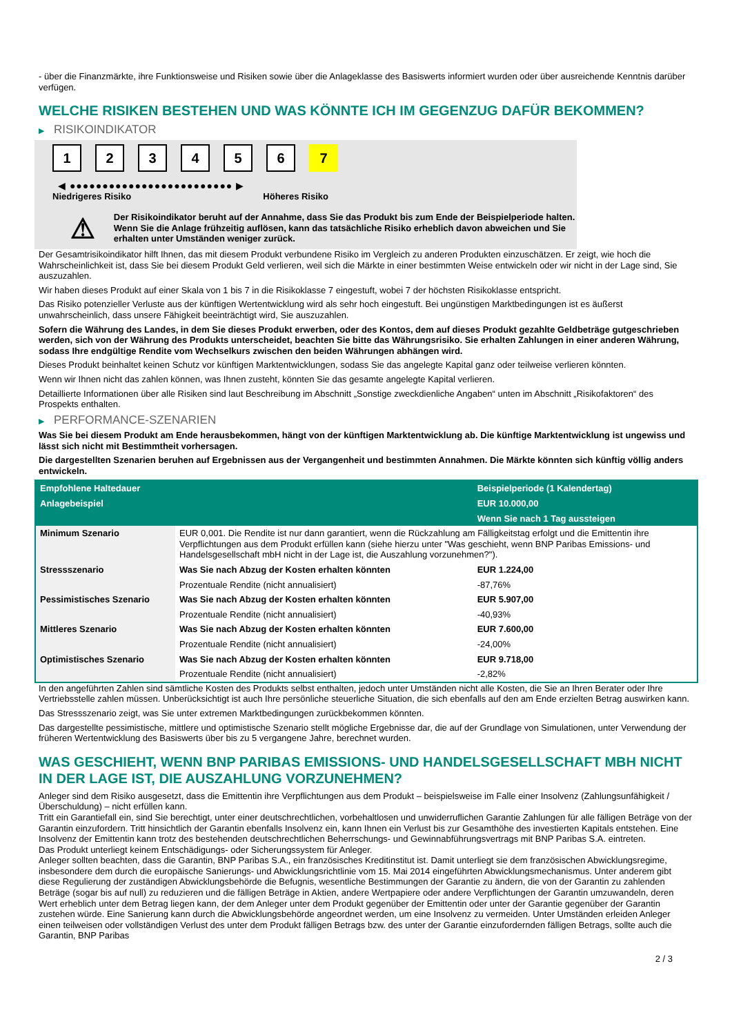- über die Finanzmärkte, ihre Funktionsweise und Risiken sowie über die Anlageklasse des Basiswerts informiert wurden oder über ausreichende Kenntnis darüber verfügen.
WELCHE RISIKEN BESTEHEN UND WAS KÖNNTE ICH IM GEGENZUG DAFÜR BEKOMMEN?
▶ RISIKOINDIKATOR
1 2 3 4 5 6 7
◀ ●●●●●●●●●●●●●●●●●●●●●●●●● ▶
Niedrigeres Risiko Höheres Risiko
⚠
Der Risikoindikator beruht auf der Annahme, dass Sie das Produkt bis zum Ende der Beispielperiode halten.
Wenn Sie die Anlage frühzeitig auflösen, kann das tatsächliche Risiko erheblich davon abweichen und Sie erhalten unter Umständen weniger zurück.
Der Gesamtrisikoindikator hilft Ihnen, das mit diesem Produkt verbundene Risiko im Vergleich zu anderen Produkten einzuschätzen. Er zeigt, wie hoch die Wahrscheinlichkeit ist, dass Sie bei diesem Produkt Geld verlieren, weil sich die Märkte in einer bestimmten Weise entwickeln oder wir nicht in der Lage sind, Sie auszuzahlen.
Wir haben dieses Produkt auf einer Skala von 1 bis 7 in die Risikoklasse 7 eingestuft, wobei 7 der höchsten Risikoklasse entspricht.
Das Risiko potenzieller Verluste aus der künftigen Wertentwicklung wird als sehr hoch eingestuft. Bei ungünstigen Marktbedingungen ist es äußerst unwahrscheinlich, dass unsere Fähigkeit beeinträchtigt wird, Sie auszuzahlen.
Sofern die Währung des Landes, in dem Sie dieses Produkt erwerben, oder des Kontos, dem auf dieses Produkt gezahlte Geldbeträge gutgeschrieben werden, sich von der Währung des Produkts unterscheidet, beachten Sie bitte das Währungsrisiko. Sie erhalten Zahlungen in einer anderen Währung, sodass Ihre endgültige Rendite vom Wechselkurs zwischen den beiden Währungen abhängen wird.
Dieses Produkt beinhaltet keinen Schutz vor künftigen Marktentwicklungen, sodass Sie das angelegte Kapital ganz oder teilweise verlieren könnten.
Wenn wir Ihnen nicht das zahlen können, was Ihnen zusteht, könnten Sie das gesamte angelegte Kapital verlieren.
Detaillierte Informationen über alle Risiken sind laut Beschreibung im Abschnitt „Sonstige zweckdienliche Angaben“ unten im Abschnitt „Risikofaktoren“ des Prospekts enthalten.
▶ PERFORMANCE-SZENARIEN
Was Sie bei diesem Produkt am Ende herausbekommen, hängt von der künftigen Marktentwicklung ab. Die künftige Marktentwicklung ist ungewiss und lässt sich nicht mit Bestimmtheit vorhersagen.
Die dargestellten Szenarien beruhen auf Ergebnissen aus der Vergangenheit und bestimmten Annahmen. Die Märkte könnten sich künftig völlig anders entwickeln.
| Empfohlene Haltedauer | | Beispielperiode (1 Kalendertag) |
| --- | --- | --- |
| Anlagebeispiel | | EUR 10.000,00 |
| | | Wenn Sie nach 1 Tag aussteigen |
| Minimum Szenario | EUR 0,001. Die Rendite ist nur dann garantiert, wenn die Rückzahlung am Fälligkeitstag erfolgt und die Emittentin ihre Verpflichtungen aus dem Produkt erfüllen kann (siehe hierzu unter "Was geschieht, wenn BNP Paribas Emissions- und Handelsgesellschaft mbH nicht in der Lage ist, die Auszahlung vorzunehmen?"). | |
| Stressszenario | Was Sie nach Abzug der Kosten erhalten könnten | EUR 1.224,00 |
| | Prozentuale Rendite (nicht annualisiert) | -87,76% |
| Pessimistisches Szenario | Was Sie nach Abzug der Kosten erhalten könnten | EUR 5.907,00 |
| | Prozentuale Rendite (nicht annualisiert) | -40,93% |
| Mittleres Szenario | Was Sie nach Abzug der Kosten erhalten könnten | EUR 7.600,00 |
| | Prozentuale Rendite (nicht annualisiert) | -24,00% |
| Optimistisches Szenario | Was Sie nach Abzug der Kosten erhalten könnten | EUR 9.718,00 |
| | Prozentuale Rendite (nicht annualisiert) | -2,82% |
In den angeführten Zahlen sind sämtliche Kosten des Produkts selbst enthalten, jedoch unter Umständen nicht alle Kosten, die Sie an Ihren Berater oder Ihre Vertriebsstelle zahlen müssen. Unberücksichtigt ist auch Ihre persönliche steuerliche Situation, die sich ebenfalls auf den am Ende erzielten Betrag auswirken kann.
Das Stressszenario zeigt, was Sie unter extremen Marktbedingungen zurückbekommen könnten.
Das dargestellte pessimistische, mittlere und optimistische Szenario stellt mögliche Ergebnisse dar, die auf der Grundlage von Simulationen, unter Verwendung der früheren Wertentwicklung des Basiswerts über bis zu 5 vergangene Jahre, berechnet wurden.
WAS GESCHIEHT, WENN BNP PARIBAS EMISSIONS- UND HANDELSGESELLSCHAFT MBH NICHT IN DER LAGE IST, DIE AUSZAHLUNG VORZUNEHMEN?
Anleger sind dem Risiko ausgesetzt, dass die Emittentin ihre Verpflichtungen aus dem Produkt – beispielsweise im Falle einer Insolvenz (Zahlungsunfähigkeit / Überschuldung) – nicht erfüllen kann.
Tritt ein Garantiefall ein, sind Sie berechtigt, unter einer deutschrechtlichen, vorbehaltlosen und unwiderruflichen Garantie Zahlungen für alle fälligen Beträge von der Garantin einzufordern. Tritt hinsichtlich der Garantin ebenfalls Insolvenz ein, kann Ihnen ein Verlust bis zur Gesamthöhe des investierten Kapitals entstehen. Eine Insolvenz der Emittentin kann trotz des bestehenden deutschrechtlichen Beherrschungs- und Gewinnabführungsvertrags mit BNP Paribas S.A. eintreten.
Das Produkt unterliegt keinem Entschädigungs- oder Sicherungssystem für Anleger.
Anleger sollten beachten, dass die Garantin, BNP Paribas S.A., ein französisches Kreditinstitut ist. Damit unterliegt sie dem französischen Abwicklungsregime, insbesondere dem durch die europäische Sanierungs- und Abwicklungsrichtlinie vom 15. Mai 2014 eingeführten Abwicklungsmechanismus. Unter anderem gibt diese Regulierung der zuständigen Abwicklungsbehörde die Befugnis, wesentliche Bestimmungen der Garantie zu ändern, die von der Garantin zu zahlenden Beträge (sogar bis auf null) zu reduzieren und die fälligen Beträge in Aktien, andere Wertpapiere oder andere Verpflichtungen der Garantin umzuwandeln, deren Wert erheblich unter dem Betrag liegen kann, der dem Anleger unter dem Produkt gegenüber der Emittentin oder unter der Garantie gegenüber der Garantin zustehen würde. Eine Sanierung kann durch die Abwicklungsbehörde angeordnet werden, um eine Insolvenz zu vermeiden. Unter Umständen erleiden Anleger einen teilweisen oder vollständigen Verlust des unter dem Produkt fälligen Betrags bzw. des unter der Garantie einzufordernden fälligen Betrags, sollte auch die Garantin, BNP Paribas
2 / 3